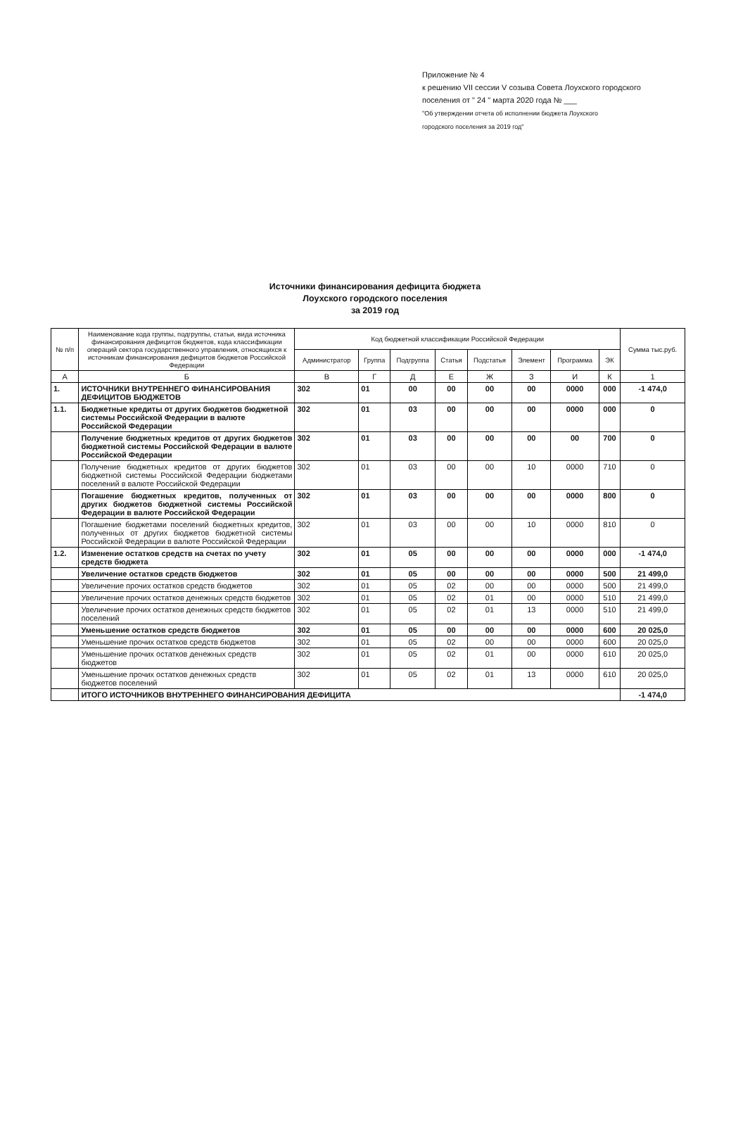Приложение № 4
к решению VII сессии V созыва Совета Лоухского городского
поселения от " 24 " марта 2020 года № ___
"Об утверждении отчета об исполнении бюджета Лоухского
городского поселения за 2019 год"
Источники финансирования дефицита бюджета
Лоухского городского поселения
за 2019 год
| № п/п | Наименование кода группы, подгруппы, статьи, вида источника финансирования дефицитов бюджетов, кода классификации операций сектора государственного управления, относящихся к источникам финансирования дефицитов бюджетов Российской Федерации | Код бюджетной классификации Российской Федерации | | | | | | | | Сумма тыс.руб. |
| --- | --- | --- | --- | --- | --- | --- | --- | --- | --- | --- |
| | | Администратор | Группа | Подгруппа | Статья | Подстатья | Элемент | Программа | ЭК | |
| А | Б | В | Г | Д | Е | Ж | З | И | К | 1 |
| 1. | ИСТОЧНИКИ ВНУТРЕННЕГО ФИНАНСИРОВАНИЯ ДЕФИЦИТОВ БЮДЖЕТОВ | 302 | 01 | 00 | 00 | 00 | 00 | 0000 | 000 | -1 474,0 |
| 1.1. | Бюджетные кредиты от других бюджетов бюджетной системы Российской Федерации в валюте Российской Федерации | 302 | 01 | 03 | 00 | 00 | 00 | 0000 | 000 | 0 |
| | Получение бюджетных кредитов от других бюджетов бюджетной системы Российской Федерации в валюте Российской Федерации | 302 | 01 | 03 | 00 | 00 | 00 | 00 | 700 | 0 |
| | Получение бюджетных кредитов от других бюджетов бюджетной системы Российской Федерации бюджетами поселений в валюте Российской Федерации | 302 | 01 | 03 | 00 | 00 | 10 | 0000 | 710 | 0 |
| | Погашение бюджетных кредитов, полученных от других бюджетов бюджетной системы Российской Федерации в валюте Российской Федерации | 302 | 01 | 03 | 00 | 00 | 00 | 0000 | 800 | 0 |
| | Погашение бюджетами поселений бюджетных кредитов, полученных от других бюджетов бюджетной системы Российской Федерации в валюте Российской Федерации | 302 | 01 | 03 | 00 | 00 | 10 | 0000 | 810 | 0 |
| 1.2. | Изменение остатков средств на счетах по учету средств бюджета | 302 | 01 | 05 | 00 | 00 | 00 | 0000 | 000 | -1 474,0 |
| | Увеличение остатков средств бюджетов | 302 | 01 | 05 | 00 | 00 | 00 | 0000 | 500 | 21 499,0 |
| | Увеличение прочих остатков средств бюджетов | 302 | 01 | 05 | 02 | 00 | 00 | 0000 | 500 | 21 499,0 |
| | Увеличение прочих остатков денежных средств бюджетов | 302 | 01 | 05 | 02 | 01 | 00 | 0000 | 510 | 21 499,0 |
| | Увеличение прочих остатков денежных средств бюджетов поселений | 302 | 01 | 05 | 02 | 01 | 13 | 0000 | 510 | 21 499,0 |
| | Уменьшение остатков средств бюджетов | 302 | 01 | 05 | 00 | 00 | 00 | 0000 | 600 | 20 025,0 |
| | Уменьшение прочих остатков средств бюджетов | 302 | 01 | 05 | 02 | 00 | 00 | 0000 | 600 | 20 025,0 |
| | Уменьшение прочих остатков денежных средств бюджетов | 302 | 01 | 05 | 02 | 01 | 00 | 0000 | 610 | 20 025,0 |
| | Уменьшение прочих остатков денежных средств бюджетов поселений | 302 | 01 | 05 | 02 | 01 | 13 | 0000 | 610 | 20 025,0 |
| | ИТОГО ИСТОЧНИКОВ ВНУТРЕННЕГО ФИНАНСИРОВАНИЯ ДЕФИЦИТА | | | | | | | | | -1 474,0 |